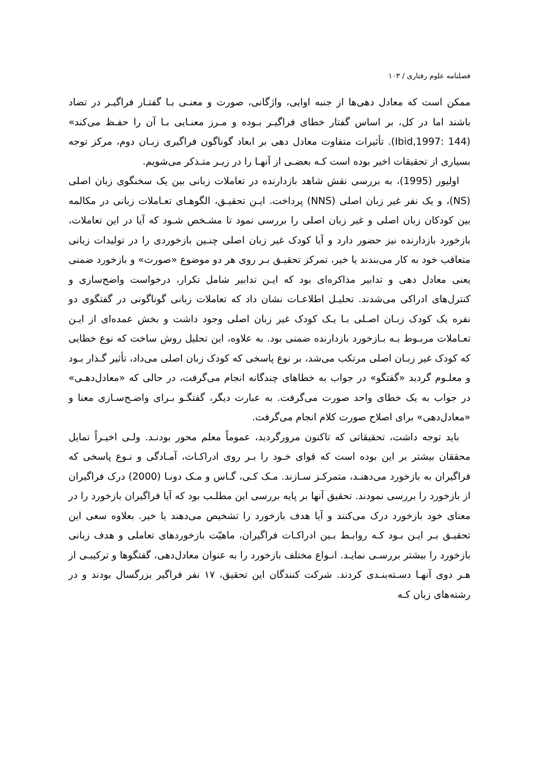فصلنامه علوم رفتاری / ۱۰۳
ممکن است که معادل دهی‌ها از جنبه اوایی، واژگانی، صورت و معنـی بـا گفتـار فراگیـر در تضاد باشند اما در کل، بر اساس گفتار خطای فراگیـر بـوده و مـرز معنـایی بـا آن را حفـظ می‌کند» (Ibid,1997: 144). تأثیرات متفاوت معادل دهی بر ابعاد گوناگون فراگیری زبـان دوم، مرکز توجه بسیاری از تحقیقات اخیر بوده است کـه بعضـی از آنهـا را در زیـر متـذکر می‌شویم.
اولیور (1995)، به بررسی نقش شاهد بازدارنده در تعاملات زبانی بین یک سخنگوی زبان اصلی (NS)، و یک نفر غیر زبان اصلی (NNS) پرداخت. ایـن تحقیـق، الگوهـای تعـاملات زبانی در مکالمه بین کودکان زبان اصلی و غیر زبان اصلی را بررسی نمود تا مشـخص شـود که آیا در این تعاملات، بازخورد بازدارنده نیز حضور دارد و آیا کودک غیر زبان اصلی چنـین بازخوردی را در تولیدات زبانی متعاقب خود به کار می‌بندند یا خیر، تمرکز تحقیـق بـر روی هر دو موضوع «صورت» و بازخورد ضمنی یعنی معادل دهی و تدابیر مذاکره‌ای بود که ایـن تدابیر شامل تکرار، درخواست واضح‌سازی و کنترل‌های ادراکی می‌شدند. تحلیـل اطلاعـات نشان داد که تعاملات زبانی گوناگونی در گفتگوی دو نفره یک کودک زبـان اصـلی بـا یـک کودک غیر زبان اصلی وجود داشت و بخش عمده‌ای از ایـن تعـاملات مربـوط بـه بـازخورد بازدارنده ضمنی بود. به علاوه، این تحلیل روش ساخت که نوع خطایی که کودک غیر زبـان اصلی مرتکب می‌شد، بر نوع پاسخی که کودک زبان اصلی می‌داد، تأثیر گـذار بـود و معلـوم گردید «گفتگو» در جواب به خطاهای چندگانه انجام می‌گرفت، در حالی که «معادل‌دهـی» در جواب به یک خطای واحد صورت می‌گرفت. به عبارت دیگر، گفتگـو بـرای واضـح‌سـازی معنا و «معادل‌دهی» برای اصلاح صورت کلام انجام می‌گرفت.
باید توجه داشت، تحقیقاتی که تاکنون مرورگردید، عموماً معلم محور بودنـد. ولـی اخیـراً تمایل محققان بیشتر بر این بوده است که قوای خـود را بـر روی ادراکـات، آمـادگی و نـوع پاسخی که فراگیران به بازخورد می‌دهنـد، متمرکـز سـازند. مـک کـی، گـاس و مـک دونـا (2000) درک فراگیران از بازخورد را بررسی نمودند. تحقیق آنها بر پایه بررسی این مطلـب بود که آیا فراگیران بازخورد را در معنای خود بازخورد درک می‌کنند و آیا هدف بازخورد را تشخیص می‌دهند یا خیر. بعلاوه سعی این تحقیـق بـر ایـن بـود کـه روابـط بـین ادراکـات فراگیران، ماهیّت بازخوردهای تعاملی و هدف زبانی بازخورد را بیشتر بررسـی نمایـد. انـواع مختلف بازخورد را به عنوان معادل‌دهی، گفتگوها و ترکیبـی از هـر دوی آنهـا دسـته‌بنـدی کردند. شرکت کنندگان این تحقیق، ۱۷ نفر فراگیر بزرگسال بودند و در رشته‌های زبان کـه